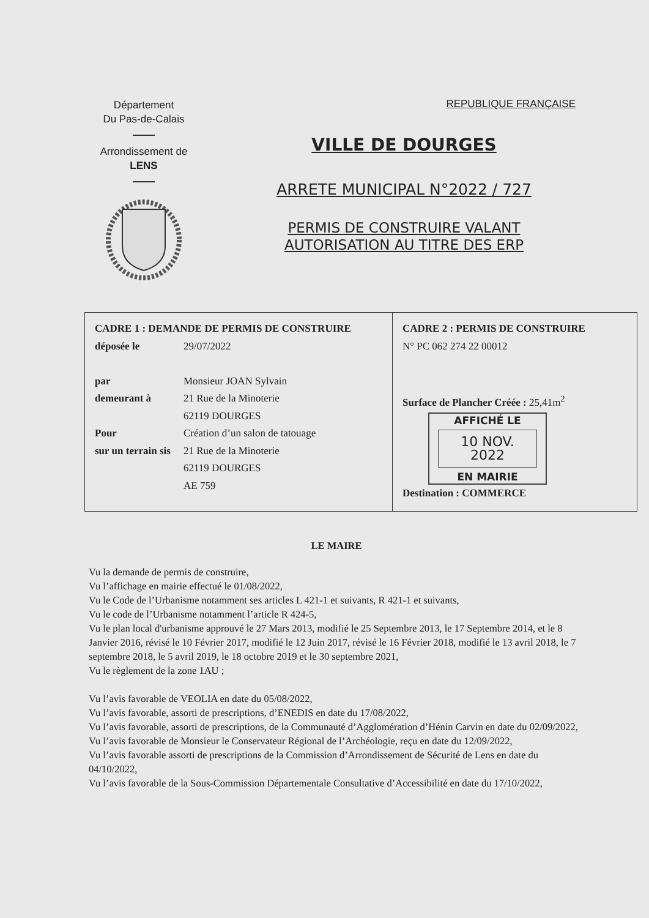Département
Du Pas-de-Calais
Arrondissement de
LENS
REPUBLIQUE FRANÇAISE
VILLE DE DOURGES
ARRETE MUNICIPAL N°2022 / 727
PERMIS DE CONSTRUIRE VALANT
AUTORISATION AU TITRE DES ERP
| CADRE 1 : DEMANDE DE PERMIS DE CONSTRUIRE déposée le 29/07/2022 par Monsieur JOAN Sylvain demeurant à 21 Rue de la Minoterie 62119 DOURGES Pour Création d’un salon de tatouage sur un terrain sis 21 Rue de la Minoterie 62119 DOURGES AE 759 | CADRE 2 : PERMIS DE CONSTRUIRE N° PC 062 274 22 00012 Surface de Plancher Créée : 25,41m<sup>2</sup> AFFICHÉ LE 10 NOV. 2022 EN MAIRIE Destination : COMMERCE |
LE MAIRE
Vu la demande de permis de construire,
Vu l’affichage en mairie effectué le 01/08/2022,
Vu le Code de l’Urbanisme notamment ses articles L 421-1 et suivants, R 421-1 et suivants,
Vu le code de l’Urbanisme notamment l’article R 424-5,
Vu le plan local d'urbanisme approuvé le 27 Mars 2013, modifié le 25 Septembre 2013, le 17 Septembre 2014, et le 8 Janvier 2016, révisé le 10 Février 2017, modifié le 12 Juin 2017, révisé le 16 Février 2018, modifié le 13 avril 2018, le 7 septembre 2018, le 5 avril 2019, le 18 octobre 2019 et le 30 septembre 2021,
Vu le règlement de la zone 1AU ;
Vu l’avis favorable de VEOLIA en date du 05/08/2022,
Vu l’avis favorable, assorti de prescriptions, d’ENEDIS en date du 17/08/2022,
Vu l’avis favorable, assorti de prescriptions, de la Communauté d’Agglomération d’Hénin Carvin en date du 02/09/2022,
Vu l’avis favorable de Monsieur le Conservateur Régional de l’Archéologie, reçu en date du 12/09/2022,
Vu l’avis favorable assorti de prescriptions de la Commission d’Arrondissement de Sécurité de Lens en date du 04/10/2022,
Vu l’avis favorable de la Sous-Commission Départementale Consultative d’Accessibilité en date du 17/10/2022,